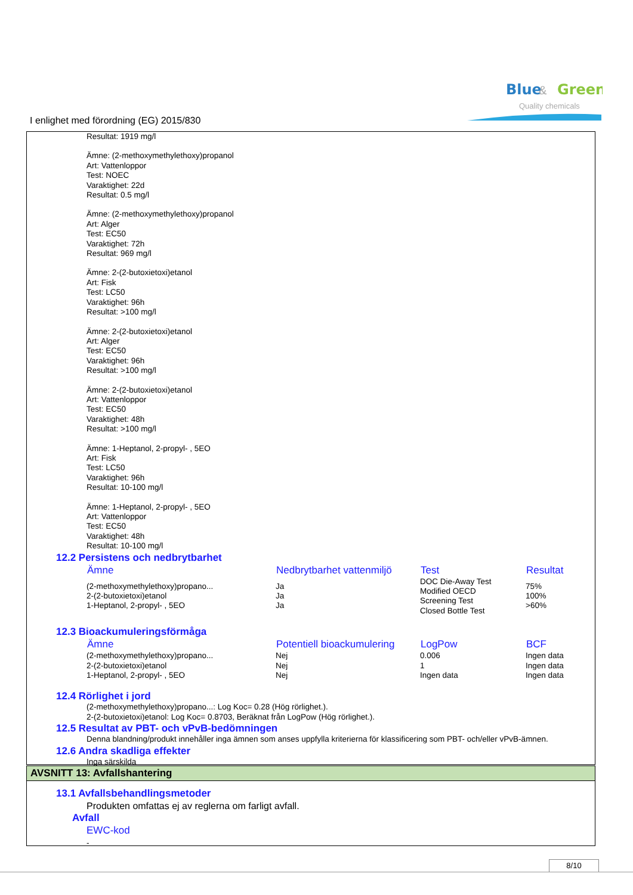Blue
&
Green
Quality chemicals
I enlighet med förordning (EG) 2015/830
Resultat: 1919 mg/l
Ämne: (2-methoxymethylethoxy)propanol
Art: Vattenloppor
Test: NOEC
Varaktighet: 22d
Resultat: 0.5 mg/l
Ämne: (2-methoxymethylethoxy)propanol
Art: Alger
Test: EC50
Varaktighet: 72h
Resultat: 969 mg/l
Ämne: 2-(2-butoxietoxi)etanol
Art: Fisk
Test: LC50
Varaktighet: 96h
Resultat: >100 mg/l
Ämne: 2-(2-butoxietoxi)etanol
Art: Alger
Test: EC50
Varaktighet: 96h
Resultat: >100 mg/l
Ämne: 2-(2-butoxietoxi)etanol
Art: Vattenloppor
Test: EC50
Varaktighet: 48h
Resultat: >100 mg/l
Ämne: 1-Heptanol, 2-propyl- , 5EO
Art: Fisk
Test: LC50
Varaktighet: 96h
Resultat: 10-100 mg/l
Ämne: 1-Heptanol, 2-propyl- , 5EO
Art: Vattenloppor
Test: EC50
Varaktighet: 48h
Resultat: 10-100 mg/l
12.2 Persistens och nedbrytbarhet
| Ämne | Nedbrytbarhet vattenmiljö | Test | Resultat |
| --- | --- | --- | --- |
| (2-methoxymethylethoxy)propano... 2-(2-butoxietoxi)etanol 1-Heptanol, 2-propyl- , 5EO | Ja Ja Ja | DOC Die-Away Test Modified OECD Screening Test Closed Bottle Test | 75% 100% >60% |
12.3 Bioackumuleringsförmåga
| Ämne | Potentiell bioackumulering | LogPow | BCF |
| --- | --- | --- | --- |
| (2-methoxymethylethoxy)propano... | Nej | 0.006 | Ingen data |
| 2-(2-butoxietoxi)etanol | Nej | 1 | Ingen data |
| 1-Heptanol, 2-propyl- , 5EO | Nej | Ingen data | Ingen data |
12.4 Rörlighet i jord
(2-methoxymethylethoxy)propano...: Log Koc= 0.28 (Hög rörlighet.).
2-(2-butoxietoxi)etanol: Log Koc= 0.8703, Beräknat från LogPow (Hög rörlighet.).
12.5 Resultat av PBT- och vPvB-bedömningen
Denna blandning/produkt innehåller inga ämnen som anses uppfylla kriterierna för klassificering som PBT- och/eller vPvB-ämnen.
12.6 Andra skadliga effekter
Inga särskilda
AVSNITT 13: Avfallshantering
13.1 Avfallsbehandlingsmetoder
Produkten omfattas ej av reglerna om farligt avfall.
Avfall
EWC-kod
-
8/10